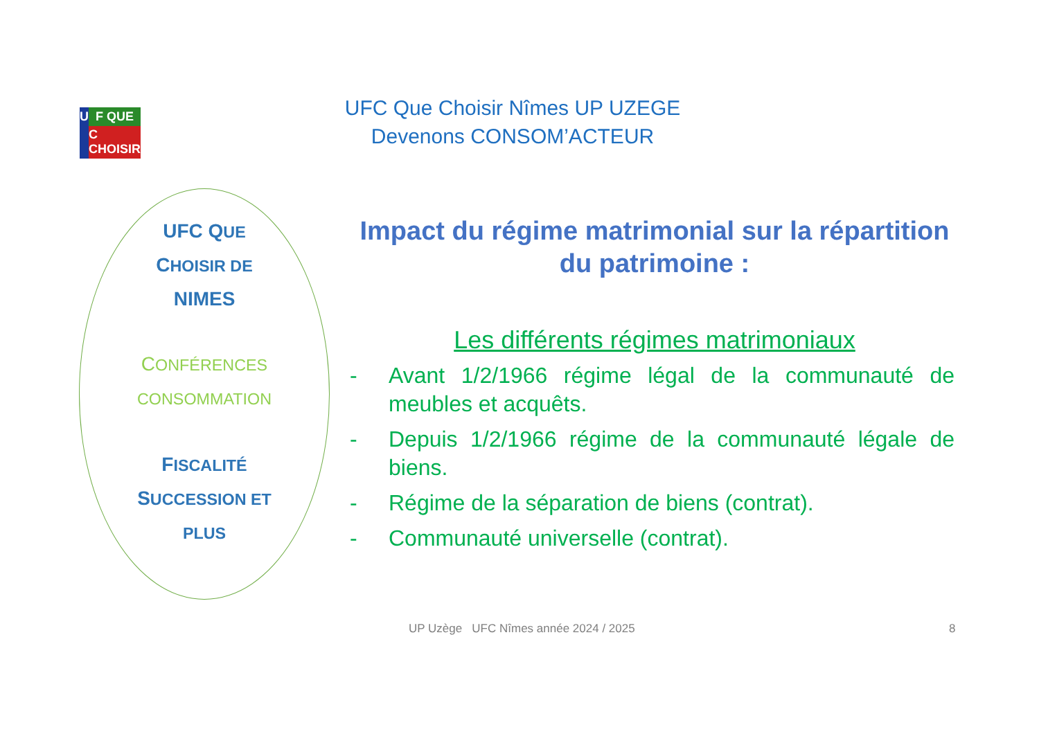U
F QUE
C CHOISIR
UFC Que Choisir Nîmes UP UZEGE
Devenons CONSOM’ACTEUR
UFC QUE
CHOISIR DE
NIMES
CONFÉRENCES
CONSOMMATION
FISCALITÉ
SUCCESSION ET
PLUS
Impact du régime matrimonial sur la répartition du patrimoine :
Les différents régimes matrimoniaux
- Avant 1/2/1966 régime légal de la communauté de meubles et acquêts.
- Depuis 1/2/1966 régime de la communauté légale de biens.
- Régime de la séparation de biens (contrat).
- Communauté universelle (contrat).
UP Uzège UFC Nîmes année 2024 / 2025
8